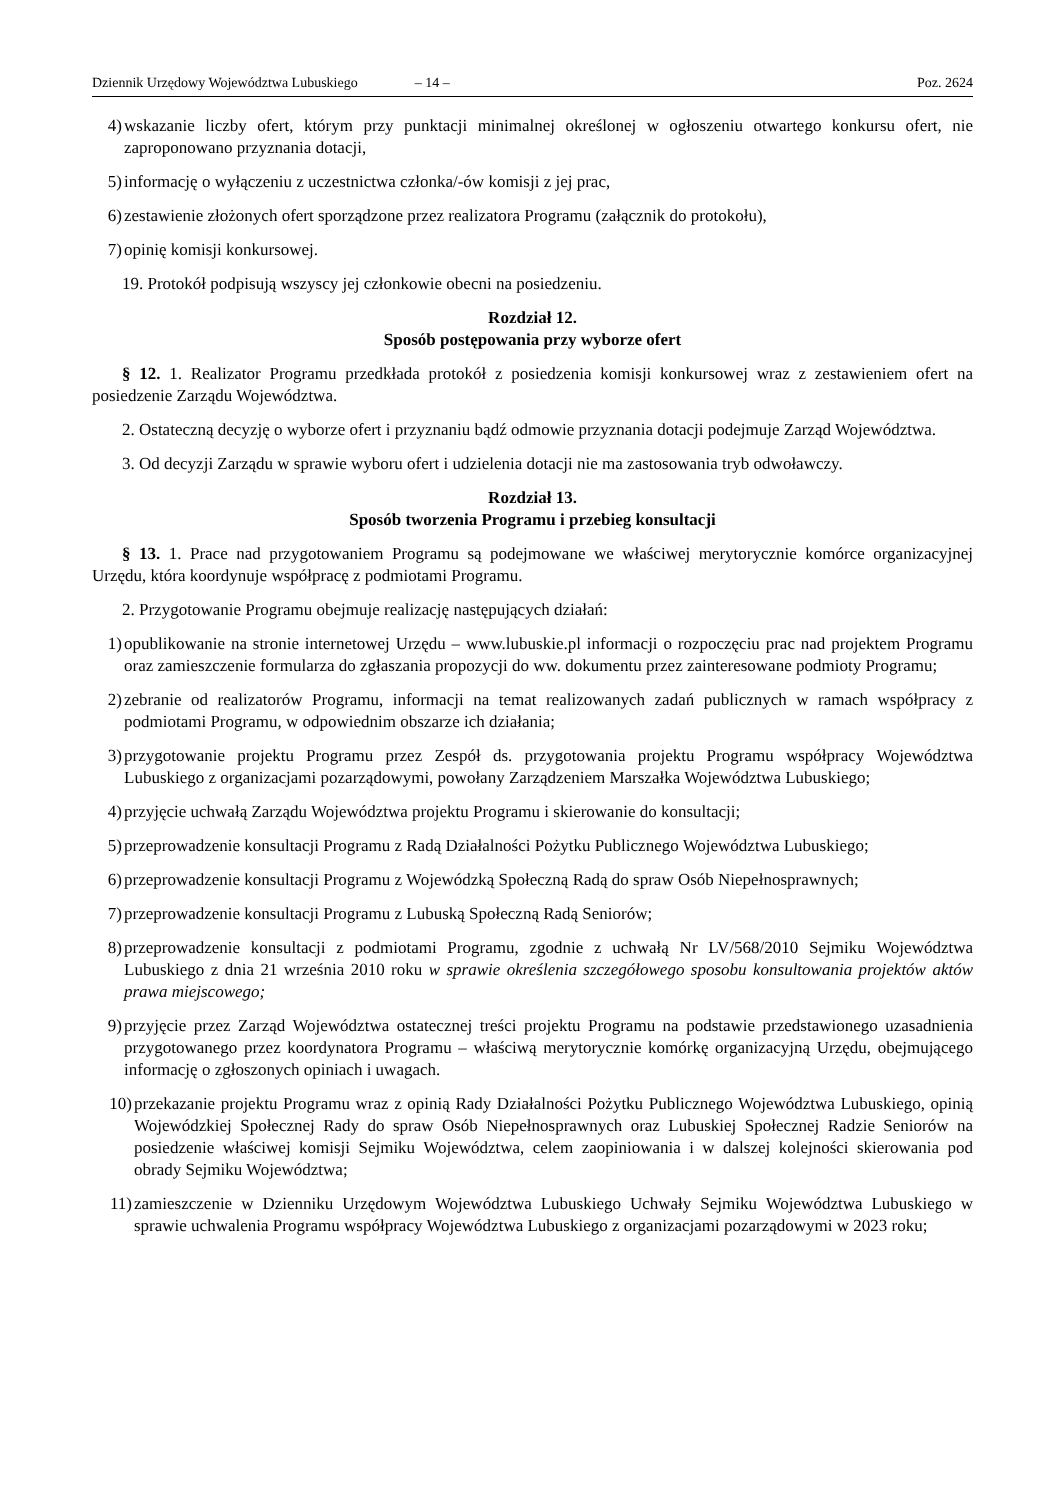Dziennik Urzędowy Województwa Lubuskiego – 14 – Poz. 2624
4) wskazanie liczby ofert, którym przy punktacji minimalnej określonej w ogłoszeniu otwartego konkursu ofert, nie zaproponowano przyznania dotacji,
5) informację o wyłączeniu z uczestnictwa członka/-ów komisji z jej prac,
6) zestawienie złożonych ofert sporządzone przez realizatora Programu (załącznik do protokołu),
7) opinię komisji konkursowej.
19. Protokół podpisują wszyscy jej członkowie obecni na posiedzeniu.
Rozdział 12.
Sposób postępowania przy wyborze ofert
§ 12. 1. Realizator Programu przedkłada protokół z posiedzenia komisji konkursowej wraz z zestawieniem ofert na posiedzenie Zarządu Województwa.
2. Ostateczną decyzję o wyborze ofert i przyznaniu bądź odmowie przyznania dotacji podejmuje Zarząd Województwa.
3. Od decyzji Zarządu w sprawie wyboru ofert i udzielenia dotacji nie ma zastosowania tryb odwoławczy.
Rozdział 13.
Sposób tworzenia Programu i przebieg konsultacji
§ 13. 1. Prace nad przygotowaniem Programu są podejmowane we właściwej merytorycznie komórce organizacyjnej Urzędu, która koordynuje współpracę z podmiotami Programu.
2. Przygotowanie Programu obejmuje realizację następujących działań:
1) opublikowanie na stronie internetowej Urzędu – www.lubuskie.pl informacji o rozpoczęciu prac nad projektem Programu oraz zamieszczenie formularza do zgłaszania propozycji do ww. dokumentu przez zainteresowane podmioty Programu;
2) zebranie od realizatorów Programu, informacji na temat realizowanych zadań publicznych w ramach współpracy z podmiotami Programu, w odpowiednim obszarze ich działania;
3) przygotowanie projektu Programu przez Zespół ds. przygotowania projektu Programu współpracy Województwa Lubuskiego z organizacjami pozarządowymi, powołany Zarządzeniem Marszałka Województwa Lubuskiego;
4) przyjęcie uchwałą Zarządu Województwa projektu Programu i skierowanie do konsultacji;
5) przeprowadzenie konsultacji Programu z Radą Działalności Pożytku Publicznego Województwa Lubuskiego;
6) przeprowadzenie konsultacji Programu z Wojewódzką Społeczną Radą do spraw Osób Niepełnosprawnych;
7) przeprowadzenie konsultacji Programu z Lubuską Społeczną Radą Seniorów;
8) przeprowadzenie konsultacji z podmiotami Programu, zgodnie z uchwałą Nr LV/568/2010 Sejmiku Województwa Lubuskiego z dnia 21 września 2010 roku w sprawie określenia szczegółowego sposobu konsultowania projektów aktów prawa miejscowego;
9) przyjęcie przez Zarząd Województwa ostatecznej treści projektu Programu na podstawie przedstawionego uzasadnienia przygotowanego przez koordynatora Programu – właściwą merytorycznie komórkę organizacyjną Urzędu, obejmującego informację o zgłoszonych opiniach i uwagach.
10) przekazanie projektu Programu wraz z opinią Rady Działalności Pożytku Publicznego Województwa Lubuskiego, opinią Wojewódzkiej Społecznej Rady do spraw Osób Niepełnosprawnych oraz Lubuskiej Społecznej Radzie Seniorów na posiedzenie właściwej komisji Sejmiku Województwa, celem zaopiniowania i w dalszej kolejności skierowania pod obrady Sejmiku Województwa;
11) zamieszczenie w Dzienniku Urzędowym Województwa Lubuskiego Uchwały Sejmiku Województwa Lubuskiego w sprawie uchwalenia Programu współpracy Województwa Lubuskiego z organizacjami pozarządowymi w 2023 roku;